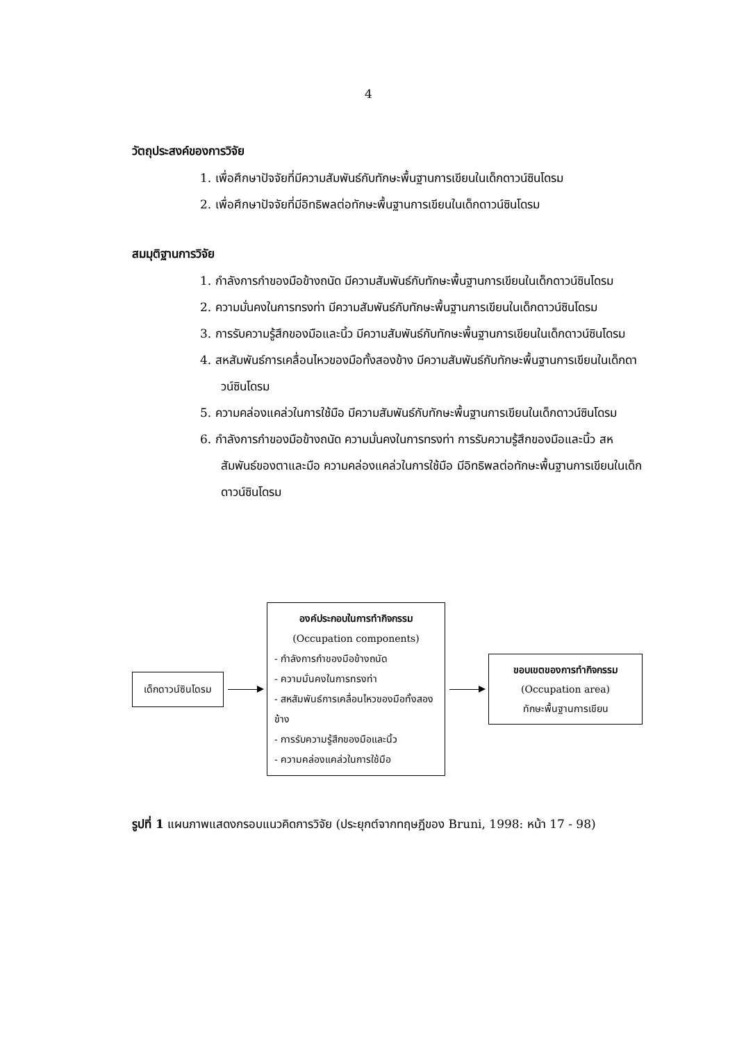4
วัตถุประสงค์ของการวิจัย
1. เพื่อศึกษาปัจจัยที่มีความสัมพันธ์กับทักษะพื้นฐานการเขียนในเด็กดาวน์ซินโดรม
2. เพื่อศึกษาปัจจัยที่มีอิทธิพลต่อทักษะพื้นฐานการเขียนในเด็กดาวน์ซินโดรม
สมมุติฐานการวิจัย
1. กำลังการกำของมือข้างถนัด มีความสัมพันธ์กับทักษะพื้นฐานการเขียนในเด็กดาวน์ซินโดรม
2. ความมั่นคงในการทรงท่า มีความสัมพันธ์กับทักษะพื้นฐานการเขียนในเด็กดาวน์ซินโดรม
3. การรับความรู้สึกของมือและนิ้ว มีความสัมพันธ์กับทักษะพื้นฐานการเขียนในเด็กดาวน์ซินโดรม
4. สหสัมพันธ์การเคลื่อนไหวของมือทั้งสองข้าง มีความสัมพันธ์กับทักษะพื้นฐานการเขียนในเด็กดาวน์ซินโดรม
5. ความคล่องแคล่วในการใช้มือ มีความสัมพันธ์กับทักษะพื้นฐานการเขียนในเด็กดาวน์ซินโดรม
6. กำลังการกำของมือข้างถนัด ความมั่นคงในการทรงท่า การรับความรู้สึกของมือและนิ้ว สหสัมพันธ์ของตาและมือ ความคล่องแคล่วในการใช้มือ มีอิทธิพลต่อทักษะพื้นฐานการเขียนในเด็กดาวน์ซินโดรม
เด็กดาวน์ซินโดรม
องค์ประกอบในการทำกิจกรรม
(Occupation components)
- กำลังการกำของมือข้างถนัด
- ความมั่นคงในการทรงท่า
- สหสัมพันธ์การเคลื่อนไหวของมือทั้งสองข้าง
- การรับความรู้สึกของมือและนิ้ว
- ความคล่องแคล่วในการใช้มือ
ขอบเขตของการทำกิจกรรม
(Occupation area)
ทักษะพื้นฐานการเขียน
รูปที่ 1 แผนภาพแสดงกรอบแนวคิดการวิจัย (ประยุกต์จากทฤษฎีของ Bruni, 1998: หน้า 17 - 98)